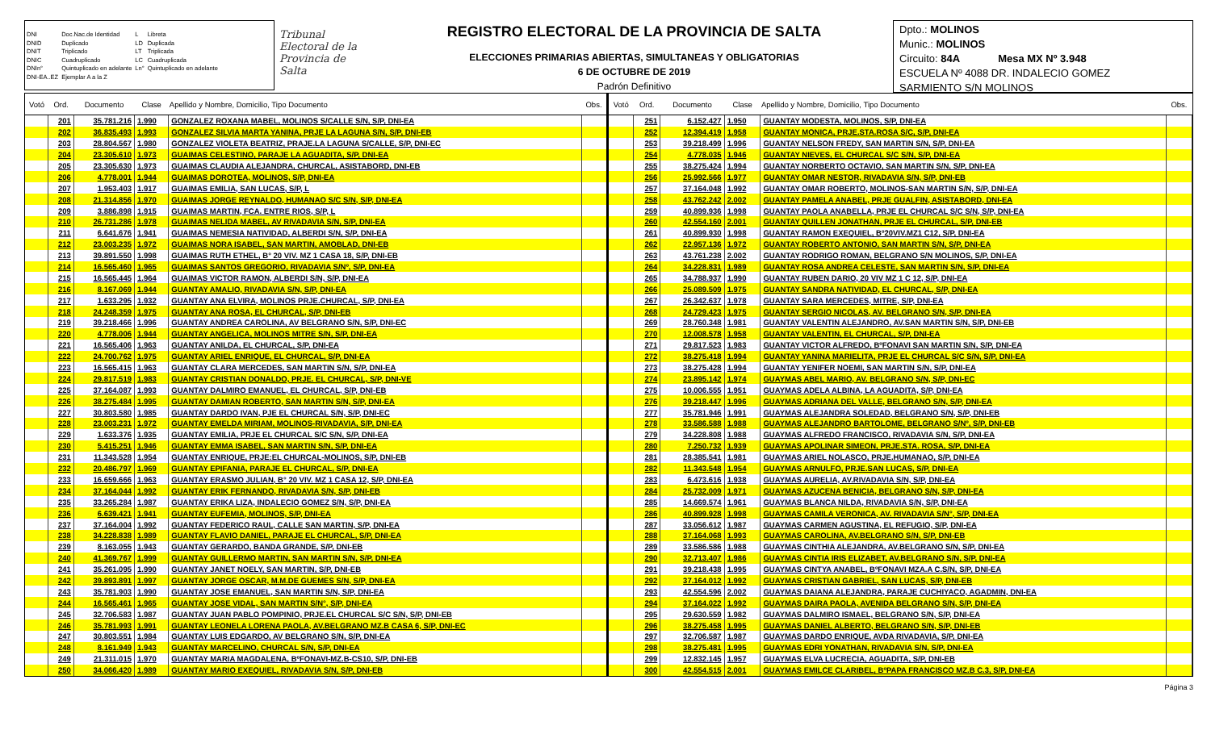| DNI | Doc.Nac.de Identidad | L | Libreta |
| DNID | Duplicado | LD | Duplicada |
| DNIT | Triplicado | LT | Triplicada |
| DNIC | Cuadruplicado | LC | Cuadruplicada |
| DNIn° | Quintuplicado en adelante | Ln° | Quintuplicado en adelante |
| DNI-EA..EZ | Ejemplar A a la Z | | |
Tribunal Electoral de la Provincia de Salta
REGISTRO ELECTORAL DE LA PROVINCIA DE SALTA
ELECCIONES PRIMARIAS ABIERTAS, SIMULTANEAS Y OBLIGATORIAS
6 DE OCTUBRE DE 2019
Padrón Definitivo
Dpto.: MOLINOS
Munic.: MOLINOS
Circuito: 84A Mesa MX Nº 3.948
ESCUELA Nº 4088 DR. INDALECIO GOMEZ
SARMIENTO S/N MOLINOS
| Votó | Ord. | Documento | Clase | Apellido y Nombre, Domicilio, Tipo Documento | Obs. |
| --- | --- | --- | --- | --- | --- |
| | 201 | 35.781.216 | 1.990 | GONZALEZ ROXANA MABEL, MOLINOS S/CALLE S/N, S/P, DNI-EA | |
| | 202 | 36.835.493 | 1.993 | GONZALEZ SILVIA MARTA YANINA, PRJE LA LAGUNA S/N, S/P, DNI-EB | |
| | 203 | 28.804.567 | 1.980 | GONZALEZ VIOLETA BEATRIZ, PRAJE.LA LAGUNA S/CALLE, S/P, DNI-EC | |
| | 204 | 23.305.610 | 1.973 | GUAIMAS CELESTINO, PARAJE LA AGUADITA, S/P, DNI-EA | |
| | 205 | 23.305.630 | 1.973 | GUAIMAS CLAUDIA ALEJANDRA, CHURCAL, ASISTABORD, DNI-EB | |
| | 206 | 4.778.001 | 1.944 | GUAIMAS DOROTEA, MOLINOS, S/P, DNI-EA | |
| | 207 | 1.953.403 | 1.917 | GUAIMAS EMILIA, SAN LUCAS, S/P, L | |
| | 208 | 21.314.856 | 1.970 | GUAIMAS JORGE REYNALDO, HUMANAO S/C S/N, S/P, DNI-EA | |
| | 209 | 3.886.898 | 1.915 | GUAIMAS MARTIN, FCA. ENTRE RIOS, S/P, L | |
| | 210 | 26.731.286 | 1.978 | GUAIMAS NELIDA MABEL, AV RIVADAVIA S/N, S/P, DNI-EA | |
| | 211 | 6.641.676 | 1.941 | GUAIMAS NEMESIA NATIVIDAD, ALBERDI S/N, S/P, DNI-EA | |
| | 212 | 23.003.235 | 1.972 | GUAIMAS NORA ISABEL, SAN MARTIN, AMOBLAD, DNI-EB | |
| | 213 | 39.891.550 | 1.998 | GUAIMAS RUTH ETHEL, B° 20 VIV. MZ 1 CASA 18, S/P, DNI-EB | |
| | 214 | 16.565.460 | 1.965 | GUAIMAS SANTOS GREGORIO, RIVADAVIA S/Nº, S/P, DNI-EA | |
| | 215 | 16.565.445 | 1.964 | GUAIMAS VICTOR RAMON, ALBERDI S/N, S/P, DNI-EA | |
| | 216 | 8.167.069 | 1.944 | GUANTAY AMALIO, RIVADAVIA S/N, S/P, DNI-EA | |
| | 217 | 1.633.295 | 1.932 | GUANTAY ANA ELVIRA, MOLINOS PRJE.CHURCAL, S/P, DNI-EA | |
| | 218 | 24.248.359 | 1.975 | GUANTAY ANA ROSA, EL CHURCAL, S/P, DNI-EB | |
| | 219 | 39.218.466 | 1.996 | GUANTAY ANDREA CAROLINA, AV BELGRANO S/N, S/P, DNI-EC | |
| | 220 | 4.778.006 | 1.944 | GUANTAY ANGELICA, MOLINOS MITRE S/N, S/P, DNI-EA | |
| | 221 | 16.565.406 | 1.963 | GUANTAY ANILDA, EL CHURCAL, S/P, DNI-EA | |
| | 222 | 24.700.762 | 1.975 | GUANTAY ARIEL ENRIQUE, EL CHURCAL, S/P, DNI-EA | |
| | 223 | 16.565.415 | 1.963 | GUANTAY CLARA MERCEDES, SAN MARTIN S/N, S/P, DNI-EA | |
| | 224 | 29.817.519 | 1.983 | GUANTAY CRISTIAN DONALDO, PRJE. EL CHURCAL, S/P, DNI-VE | |
| | 225 | 37.164.087 | 1.993 | GUANTAY DALMIRO EMANUEL, EL CHURCAL, S/P, DNI-EB | |
| | 226 | 38.275.484 | 1.995 | GUANTAY DAMIAN ROBERTO, SAN MARTIN S/N, S/P, DNI-EA | |
| | 227 | 30.803.580 | 1.985 | GUANTAY DARDO IVAN, PJE EL CHURCAL S/N, S/P, DNI-EC | |
| | 228 | 23.003.231 | 1.972 | GUANTAY EMELDA MIRIAM, MOLINOS-RIVADAVIA, S/P, DNI-EA | |
| | 229 | 1.633.376 | 1.935 | GUANTAY EMILIA, PRJE EL CHURCAL S/C S/N, S/P, DNI-EA | |
| | 230 | 5.415.251 | 1.946 | GUANTAY EMMA ISABEL, SAN MARTIN S/N, S/P, DNI-EA | |
| | 231 | 11.343.528 | 1.954 | GUANTAY ENRIQUE, PRJE:EL CHURCAL-MOLINOS, S/P, DNI-EB | |
| | 232 | 20.486.797 | 1.969 | GUANTAY EPIFANIA, PARAJE EL CHURCAL, S/P, DNI-EA | |
| | 233 | 16.659.666 | 1.963 | GUANTAY ERASMO JULIAN, B° 20 VIV. MZ 1 CASA 12, S/P, DNI-EA | |
| | 234 | 37.164.044 | 1.992 | GUANTAY ERIK FERNANDO, RIVADAVIA S/N, S/P, DNI-EB | |
| | 235 | 33.265.284 | 1.987 | GUANTAY ERIKA LIZA, INDALECIO GOMEZ S/N, S/P, DNI-EA | |
| | 236 | 6.639.421 | 1.941 | GUANTAY EUFEMIA, MOLINOS, S/P, DNI-EA | |
| | 237 | 37.164.004 | 1.992 | GUANTAY FEDERICO RAUL, CALLE SAN MARTIN, S/P, DNI-EA | |
| | 238 | 34.228.838 | 1.989 | GUANTAY FLAVIO DANIEL, PARAJE EL CHURCAL, S/P, DNI-EA | |
| | 239 | 8.163.055 | 1.943 | GUANTAY GERARDO, BANDA GRANDE, S/P, DNI-EB | |
| | 240 | 41.369.767 | 1.999 | GUANTAY GUILLERMO MARTIN, SAN MARTIN S/N, S/P, DNI-EA | |
| | 241 | 35.261.095 | 1.990 | GUANTAY JANET NOELY, SAN MARTIN, S/P, DNI-EB | |
| | 242 | 39.893.891 | 1.997 | GUANTAY JORGE OSCAR, M.M.DE GUEMES S/N, S/P, DNI-EA | |
| | 243 | 35.781.903 | 1.990 | GUANTAY JOSE EMANUEL, SAN MARTIN S/N, S/P, DNI-EA | |
| | 244 | 16.565.461 | 1.965 | GUANTAY JOSE VIDAL, SAN MARTIN S/N°, S/P, DNI-EA | |
| | 245 | 32.706.583 | 1.987 | GUANTAY JUAN PABLO POMPINIO, PRJE.EL CHURCAL S/C S/N, S/P, DNI-EB | |
| | 246 | 35.781.993 | 1.991 | GUANTAY LEONELA LORENA PAOLA, AV.BELGRANO MZ.B CASA 6, S/P, DNI-EC | |
| | 247 | 30.803.551 | 1.984 | GUANTAY LUIS EDGARDO, AV BELGRANO S/N, S/P, DNI-EA | |
| | 248 | 8.161.949 | 1.943 | GUANTAY MARCELINO, CHURCAL S/N, S/P, DNI-EA | |
| | 249 | 21.311.015 | 1.970 | GUANTAY MARIA MAGDALENA, BºFONAVI-MZ.B-CS10, S/P, DNI-EB | |
| | 250 | 34.066.420 | 1.989 | GUANTAY MARIO EXEQUIEL, RIVADAVIA S/N, S/P, DNI-EB | |
| Votó | Ord. | Documento | Clase | Apellido y Nombre, Domicilio, Tipo Documento | Obs. |
| --- | --- | --- | --- | --- | --- |
| | 251 | 6.152.427 | 1.950 | GUANTAY MODESTA, MOLINOS, S/P, DNI-EA | |
| | 252 | 12.394.419 | 1.958 | GUANTAY MONICA, PRJE.STA.ROSA S/C, S/P, DNI-EA | |
| | 253 | 39.218.499 | 1.996 | GUANTAY NELSON FREDY, SAN MARTIN S/N, S/P, DNI-EA | |
| | 254 | 4.778.035 | 1.946 | GUANTAY NIEVES, EL CHURCAL S/C S/N, S/P, DNI-EA | |
| | 255 | 38.275.424 | 1.994 | GUANTAY NORBERTO OCTAVIO, SAN MARTIN S/N, S/P, DNI-EA | |
| | 256 | 25.992.566 | 1.977 | GUANTAY OMAR NESTOR, RIVADAVIA S/N, S/P, DNI-EB | |
| | 257 | 37.164.048 | 1.992 | GUANTAY OMAR ROBERTO, MOLINOS-SAN MARTIN S/N, S/P, DNI-EA | |
| | 258 | 43.762.242 | 2.002 | GUANTAY PAMELA ANABEL, PRJE GUALFIN, ASISTABORD, DNI-EA | |
| | 259 | 40.899.936 | 1.998 | GUANTAY PAOLA ANABELLA, PRJE EL CHURCAL S/C S/N, S/P, DNI-EA | |
| | 260 | 42.554.160 | 2.001 | GUANTAY QUILLEN JONATHAN, PRJE EL CHURCAL, S/P, DNI-EB | |
| | 261 | 40.899.930 | 1.998 | GUANTAY RAMON EXEQUIEL, Bº20VIV.MZ1 C12, S/P, DNI-EA | |
| | 262 | 22.957.136 | 1.972 | GUANTAY ROBERTO ANTONIO, SAN MARTIN S/N, S/P, DNI-EA | |
| | 263 | 43.761.238 | 2.002 | GUANTAY RODRIGO ROMAN, BELGRANO S/N MOLINOS, S/P, DNI-EA | |
| | 264 | 34.228.831 | 1.989 | GUANTAY ROSA ANDREA CELESTE, SAN MARTIN S/N, S/P, DNI-EA | |
| | 265 | 34.788.937 | 1.990 | GUANTAY RUBEN DARIO, 20 VIV MZ 1 C 12, S/P, DNI-EA | |
| | 266 | 25.089.509 | 1.975 | GUANTAY SANDRA NATIVIDAD, EL CHURCAL, S/P, DNI-EA | |
| | 267 | 26.342.637 | 1.978 | GUANTAY SARA MERCEDES, MITRE, S/P, DNI-EA | |
| | 268 | 24.729.423 | 1.975 | GUANTAY SERGIO NICOLAS, AV. BELGRANO S/N, S/P, DNI-EA | |
| | 269 | 28.760.348 | 1.981 | GUANTAY VALENTIN ALEJANDRO, AV.SAN MARTIN S/N, S/P, DNI-EB | |
| | 270 | 12.008.578 | 1.958 | GUANTAY VALENTIN, EL CHURCAL, S/P, DNI-EA | |
| | 271 | 29.817.523 | 1.983 | GUANTAY VICTOR ALFREDO, BºFONAVI SAN MARTIN S/N, S/P, DNI-EA | |
| | 272 | 38.275.418 | 1.994 | GUANTAY YANINA MARIELITA, PRJE EL CHURCAL S/C S/N, S/P, DNI-EA | |
| | 273 | 38.275.428 | 1.994 | GUANTAY YENIFER NOEMI, SAN MARTIN S/N, S/P, DNI-EA | |
| | 274 | 23.895.142 | 1.974 | GUAYMAS ABEL MARIO, AV. BELGRANO S/N, S/P, DNI-EC | |
| | 275 | 10.006.555 | 1.951 | GUAYMAS ADELA ALBINA, LA AGUADITA, S/P, DNI-EA | |
| | 276 | 39.218.447 | 1.996 | GUAYMAS ADRIANA DEL VALLE, BELGRANO S/N, S/P, DNI-EA | |
| | 277 | 35.781.946 | 1.991 | GUAYMAS ALEJANDRA SOLEDAD, BELGRANO S/N, S/P, DNI-EB | |
| | 278 | 33.586.588 | 1.988 | GUAYMAS ALEJANDRO BARTOLOME, BELGRANO S/Nº, S/P, DNI-EB | |
| | 279 | 34.228.808 | 1.988 | GUAYMAS ALFREDO FRANCISCO, RIVADAVIA S/N, S/P, DNI-EA | |
| | 280 | 7.250.732 | 1.939 | GUAYMAS APOLINAR SIMEON, PRJE.STA. ROSA, S/P, DNI-EA | |
| | 281 | 28.385.541 | 1.981 | GUAYMAS ARIEL NOLASCO, PRJE.HUMANAO, S/P, DNI-EA | |
| | 282 | 11.343.548 | 1.954 | GUAYMAS ARNULFO, PRJE.SAN LUCAS, S/P, DNI-EA | |
| | 283 | 6.473.616 | 1.938 | GUAYMAS AURELIA, AV.RIVADAVIA S/N, S/P, DNI-EA | |
| | 284 | 25.732.009 | 1.971 | GUAYMAS AZUCENA BENICIA, BELGRANO S/N, S/P, DNI-EA | |
| | 285 | 14.669.574 | 1.961 | GUAYMAS BLANCA NILDA, RIVADAVIA S/N, S/P, DNI-EA | |
| | 286 | 40.899.928 | 1.998 | GUAYMAS CAMILA VERONICA, AV. RIVADAVIA S/N°, S/P, DNI-EA | |
| | 287 | 33.056.612 | 1.987 | GUAYMAS CARMEN AGUSTINA, EL REFUGIO, S/P, DNI-EA | |
| | 288 | 37.164.068 | 1.993 | GUAYMAS CAROLINA, AV.BELGRANO S/N, S/P, DNI-EB | |
| | 289 | 33.586.586 | 1.988 | GUAYMAS CINTHIA ALEJANDRA, AV.BELGRANO S/N, S/P, DNI-EA | |
| | 290 | 32.713.407 | 1.986 | GUAYMAS CINTIA IRIS ELIZABET, AV.BELGRANO S/N, S/P, DNI-EA | |
| | 291 | 39.218.438 | 1.995 | GUAYMAS CINTYA ANABEL, BºFONAVI MZA.A C.S/N, S/P, DNI-EA | |
| | 292 | 37.164.012 | 1.992 | GUAYMAS CRISTIAN GABRIEL, SAN LUCAS, S/P, DNI-EB | |
| | 293 | 42.554.596 | 2.002 | GUAYMAS DAIANA ALEJANDRA, PARAJE CUCHIYACO, AGADMIN, DNI-EA | |
| | 294 | 37.164.022 | 1.992 | GUAYMAS DAIRA PAOLA, AVENIDA BELGRANO S/N, S/P, DNI-EA | |
| | 295 | 29.630.559 | 1.982 | GUAYMAS DALMIRO ISMAEL, BELGRANO S/N, S/P, DNI-EA | |
| | 296 | 38.275.458 | 1.995 | GUAYMAS DANIEL ALBERTO, BELGRANO S/N, S/P, DNI-EB | |
| | 297 | 32.706.587 | 1.987 | GUAYMAS DARDO ENRIQUE, AVDA RIVADAVIA, S/P, DNI-EA | |
| | 298 | 38.275.481 | 1.995 | GUAYMAS EDRI YONATHAN, RIVADAVIA S/N, S/P, DNI-EA | |
| | 299 | 12.832.145 | 1.957 | GUAYMAS ELVA LUCRECIA, AGUADITA, S/P, DNI-EB | |
| | 300 | 42.554.515 | 2.001 | GUAYMAS EMILCE CLARIBEL, BºPAPA FRANCISCO MZ.B C.3, S/P, DNI-EA | |
Página 3